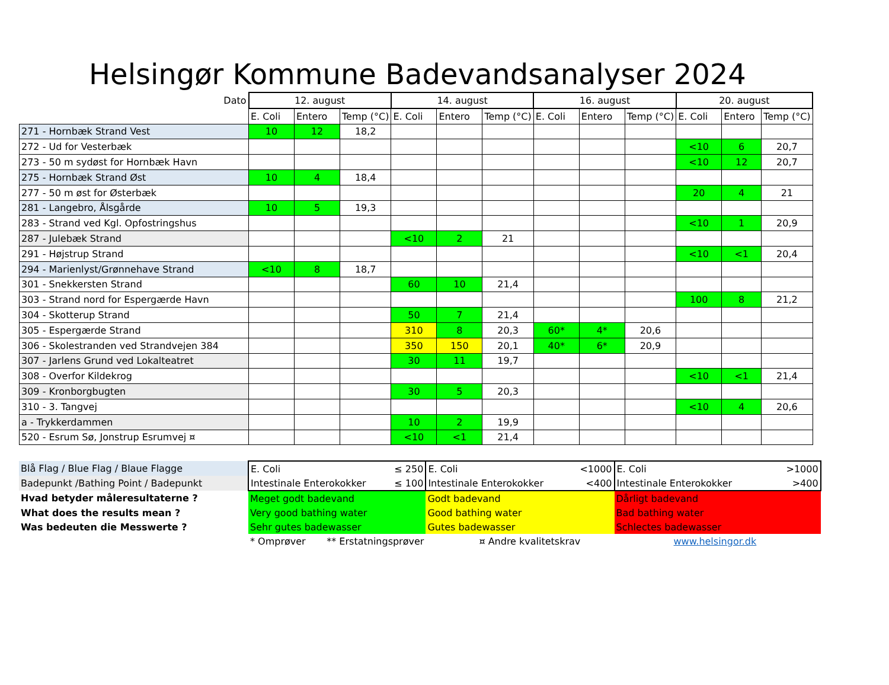Helsingør Kommune Badevandsanalyser 2024
| Dato | 12. august | | | 14. august | | | 16. august | | | 20. august | | |
| --- | --- | --- | --- | --- | --- | --- | --- | --- | --- | --- | --- | --- |
| | E. Coli | Entero | Temp (°C) | E. Coli | Entero | Temp (°C) | E. Coli | Entero | Temp (°C) | E. Coli | Entero | Temp (°C) |
| 271 - Hornbæk Strand Vest | 10 | 12 | 18,2 | | | | | | | | | |
| 272 - Ud for Vesterbæk | | | | | | | | | | <10 | 6 | 20,7 |
| 273 - 50 m sydøst for Hornbæk Havn | | | | | | | | | | <10 | 12 | 20,7 |
| 275 - Hornbæk Strand Øst | 10 | 4 | 18,4 | | | | | | | | | |
| 277 - 50 m øst for Østerbæk | | | | | | | | | | 20 | 4 | 21 |
| 281 - Langebro, Ålsgårde | 10 | 5 | 19,3 | | | | | | | | | |
| 283 - Strand ved Kgl. Opfostringshus | | | | | | | | | | <10 | 1 | 20,9 |
| 287 - Julebæk Strand | | | | <10 | 2 | 21 | | | | | | |
| 291 - Højstrup Strand | | | | | | | | | | <10 | <1 | 20,4 |
| 294 - Marienlyst/Grønnehave Strand | <10 | 8 | 18,7 | | | | | | | | | |
| 301 - Snekkersten Strand | | | | 60 | 10 | 21,4 | | | | | | |
| 303 - Strand nord for Espergærde Havn | | | | | | | | | | 100 | 8 | 21,2 |
| 304 - Skotterup Strand | | | | 50 | 7 | 21,4 | | | | | | |
| 305 - Espergærde Strand | | | | 310 | 8 | 20,3 | 60* | 4* | 20,6 | | | |
| 306 - Skolestranden ved Strandvejen 384 | | | | 350 | 150 | 20,1 | 40* | 6* | 20,9 | | | |
| 307 - Jarlens Grund ved Lokalteatret | | | | 30 | 11 | 19,7 | | | | | | |
| 308 - Overfor Kildekrog | | | | | | | | | | <10 | <1 | 21,4 |
| 309 - Kronborgbugten | | | | 30 | 5 | 20,3 | | | | | | |
| 310 - 3. Tangvej | | | | | | | | | | <10 | 4 | 20,6 |
| a - Trykkerdammen | | | | 10 | 2 | 19,9 | | | | | | |
| 520 - Esrum Sø, Jonstrup Esrumvej ¤ | | | | <10 | <1 | 21,4 | | | | | | |
| Blå Flag / Blue Flag / Blaue Flagge | E. Coli | ≤ 250 | E. Coli | <1000 | E. Coli | >1000 |
| Badepunkt /Bathing Point / Badepunkt | Intestinale Enterokokker | ≤ 100 | Intestinale Enterokokker | <400 | Intestinale Enterokokker | >400 |
| Hvad betyder måleresultaterne ? | Meget godt badevand | | Godt badevand | | Dårligt badevand | |
| What does the results mean ? | Very good bathing water | | Good bathing water | | Bad bathing water | |
| Was bedeuten die Messwerte ? | Sehr gutes badewasser | | Gutes badewasser | | Schlectes badewasser | |
| | * Omprøver ** Erstatningsprøver | | ¤ Andre kvalitetskrav | | www.helsingor.dk | |